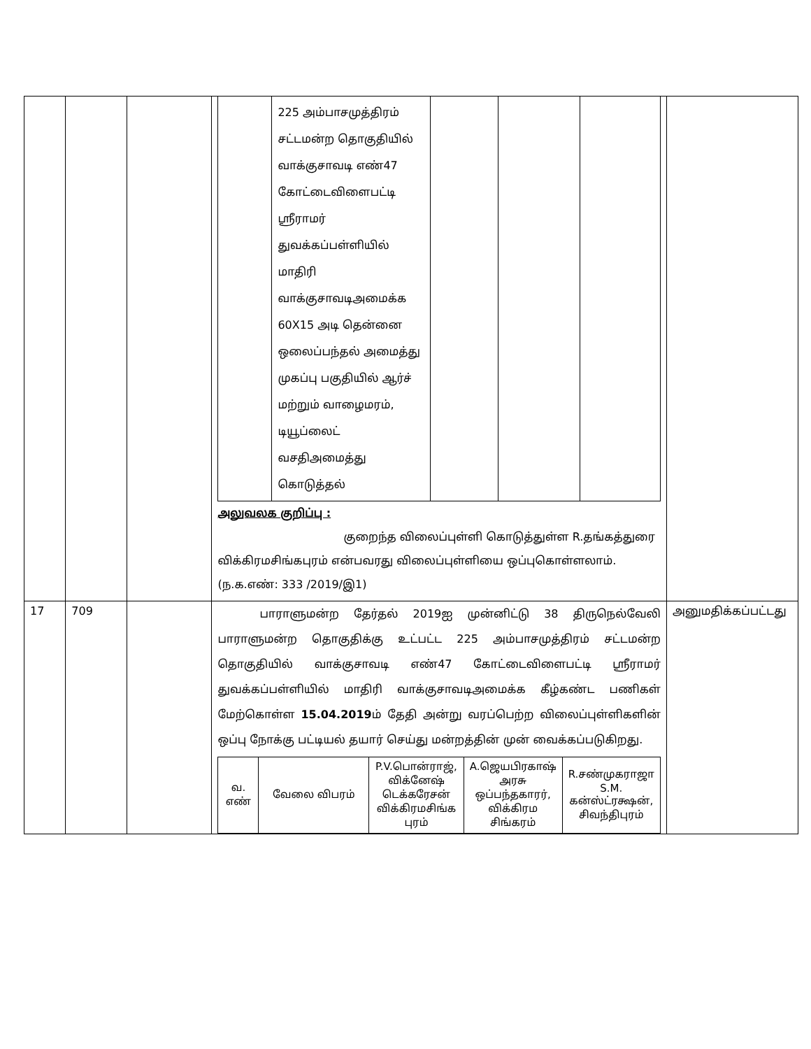| | | | / / 225 அம்பாசமுத்திரம் சட்டமன்ற தொகுதியில் வாக்குசாவடி எண்47 கோட்டைவிளைபட்டி ஸ்ரீராமர் துவக்கப்பள்ளியில் மாதிரி வாக்குசாவடிஅமைக்க 60X15 அடி தென்னை ஒலைப்பந்தல் அமைத்து முகப்பு பகுதியில் ஆர்ச் மற்றும் வாழைமரம், டியூப்லைட் வசதிஅமைத்து கொடுத்தல் / / / / அலுவலக குறிப்பு : குறைந்த விலைப்புள்ளி கொடுத்துள்ள R.தங்கத்துரை விக்கிரமசிங்கபுரம் என்பவரது விலைப்புள்ளியை ஒப்புகொள்ளலாம். (ந.க.எண்: 333 /2019/இ1) | |
| 17 | 709 | | பாராளுமன்ற தேர்தல் 2019ஐ முன்னிட்டு 38 திருநெல்வேலி பாராளுமன்ற தொகுதிக்கு உட்பட்ட 225 அம்பாசமுத்திரம் சட்டமன்ற தொகுதியில் வாக்குசாவடி எண்47 கோட்டைவிளைபட்டி ஸ்ரீராமர் துவக்கப்பள்ளியில் மாதிரி வாக்குசாவடிஅமைக்க கீழ்கண்ட பணிகள் மேற்கொள்ள 15.04.2019 ம் தேதி அன்று வரப்பெற்ற விலைப்புள்ளிகளின் ஒப்பு நோக்கு பட்டியல் தயார் செய்து மன்றத்தின் முன் வைக்கப்படுகிறது. / வ. எண் / வேலை விபரம் / P.V.பொன்ராஜ், விக்னேஷ் டெக்கரேசன் விக்கிரமசிங்க புரம் / A.ஜெயபிரகாஷ் அரசு ஒப்பந்தகாரர், விக்கிரம சிங்கரம் / R.சண்முகராஜா S.M. கன்ஸ்ட்ரக்ஷன், சிவந்திபுரம் / / --- / --- / --- / --- / --- / | அனுமதிக்கப்பட்டது |